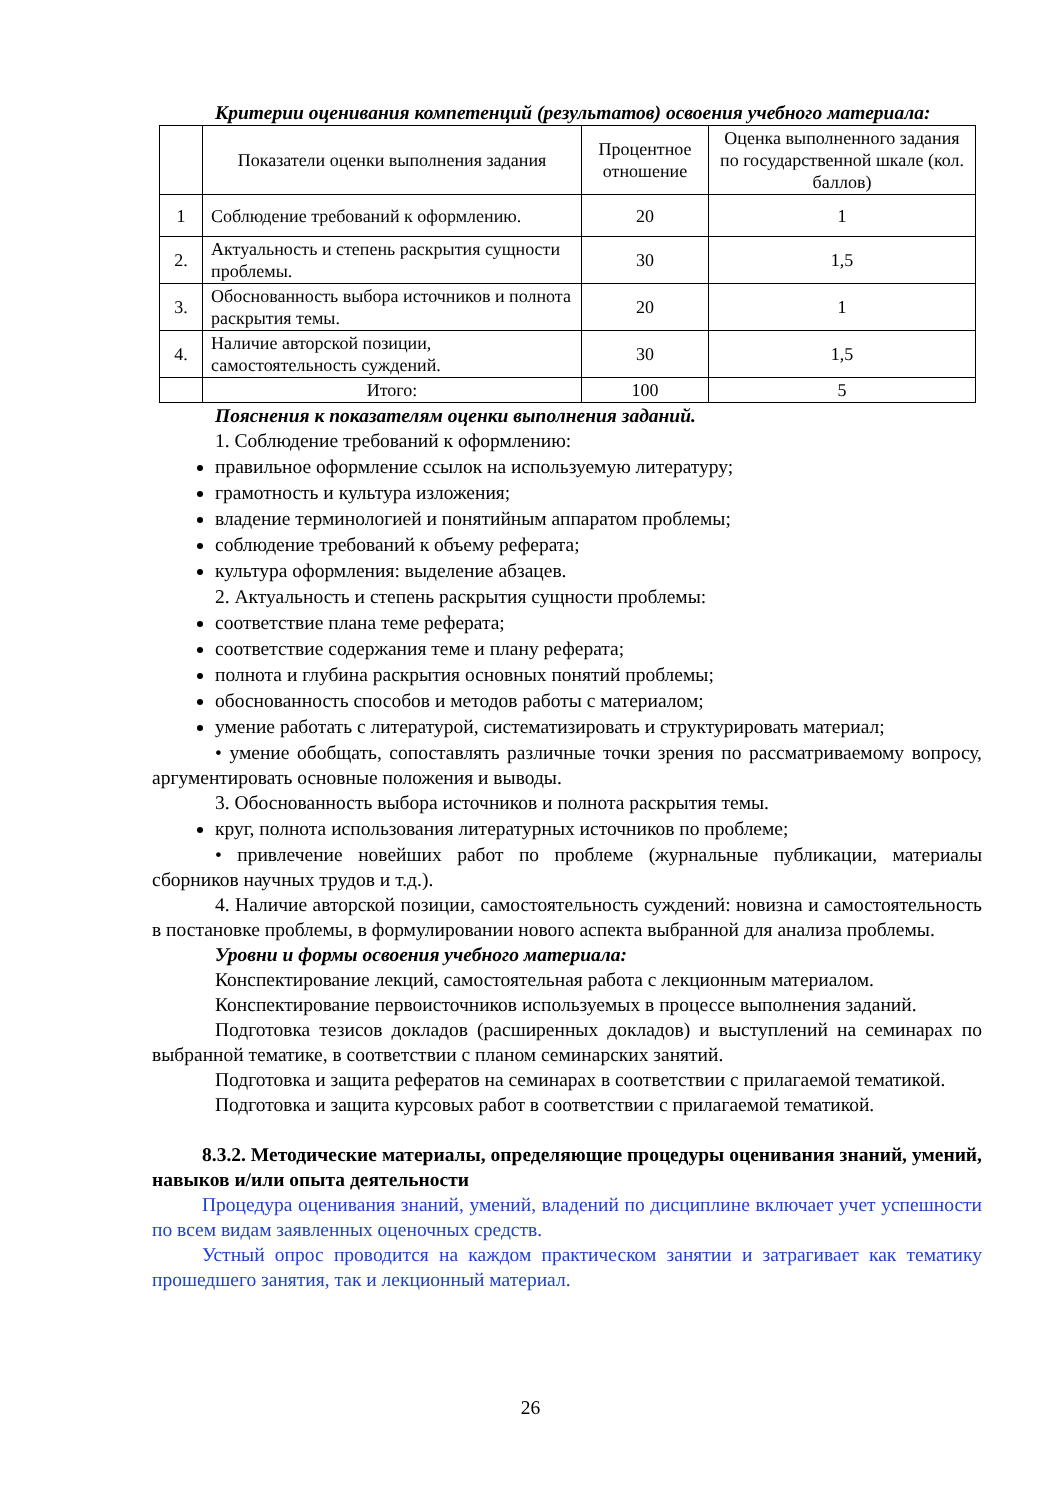Критерии оценивания компетенций (результатов) освоения учебного материала:
| | Показатели оценки выполнения задания | Процентное отношение | Оценка выполненного задания по государственной шкале (кол. баллов) |
| 1 | Соблюдение требований к оформлению. | 20 | 1 |
| 2. | Актуальность и степень раскрытия сущности проблемы. | 30 | 1,5 |
| 3. | Обоснованность выбора источников и полнота раскрытия темы. | 20 | 1 |
| 4. | Наличие авторской позиции, самостоятельность суждений. | 30 | 1,5 |
| | Итого: | 100 | 5 |
Пояснения к показателям оценки выполнения заданий.
1. Соблюдение требований к оформлению:
правильное оформление ссылок на используемую литературу;
грамотность и культура изложения;
владение терминологией и понятийным аппаратом проблемы;
соблюдение требований к объему реферата;
культура оформления: выделение абзацев.
2. Актуальность и степень раскрытия сущности проблемы:
соответствие плана теме реферата;
соответствие содержания теме и плану реферата;
полнота и глубина раскрытия основных понятий проблемы;
обоснованность способов и методов работы с материалом;
умение работать с литературой, систематизировать и структурировать материал;
• умение обобщать, сопоставлять различные точки зрения по рассматриваемому вопросу, аргументировать основные положения и выводы.
3. Обоснованность выбора источников и полнота раскрытия темы.
круг, полнота использования литературных источников по проблеме;
• привлечение новейших работ по проблеме (журнальные публикации, материалы сборников научных трудов и т.д.).
4. Наличие авторской позиции, самостоятельность суждений: новизна и самостоятельность в постановке проблемы, в формулировании нового аспекта выбранной для анализа проблемы.
Уровни и формы освоения учебного материала:
Конспектирование лекций, самостоятельная работа с лекционным материалом.
Конспектирование первоисточников используемых в процессе выполнения заданий.
Подготовка тезисов докладов (расширенных докладов) и выступлений на семинарах по выбранной тематике, в соответствии с планом семинарских занятий.
Подготовка и защита рефератов на семинарах в соответствии с прилагаемой тематикой.
Подготовка и защита курсовых работ в соответствии с прилагаемой тематикой.
8.3.2. Методические материалы, определяющие процедуры оценивания знаний, умений, навыков и/или опыта деятельности
Процедура оценивания знаний, умений, владений по дисциплине включает учет успешности по всем видам заявленных оценочных средств.
Устный опрос проводится на каждом практическом занятии и затрагивает как тематику прошедшего занятия, так и лекционный материал.
26